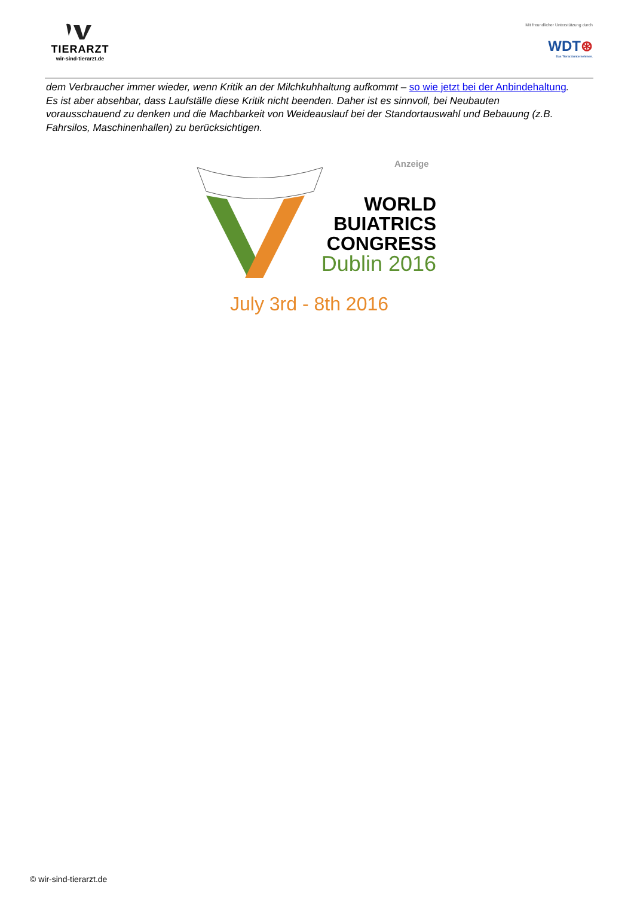TIERARZT
wir-sind-tierarzt.de
Mit freundlicher Unterstützung durch
WDT⊛
Das Tierarztunternehmen.
dem Verbraucher immer wieder, wenn Kritik an der Milchkuhhaltung aufkommt – so wie jetzt bei der Anbindehaltung. Es ist aber absehbar, dass Laufställe diese Kritik nicht beenden. Daher ist es sinnvoll, bei Neubauten vorausschauend zu denken und die Machbarkeit von Weideauslauf bei der Standortauswahl und Bebauung (z.B. Fahrsilos, Maschinenhallen) zu berücksichtigen.
Anzeige
WORLD
BUIATRICS
CONGRESS
Dublin 2016
July 3rd - 8th 2016
© wir-sind-tierarzt.de